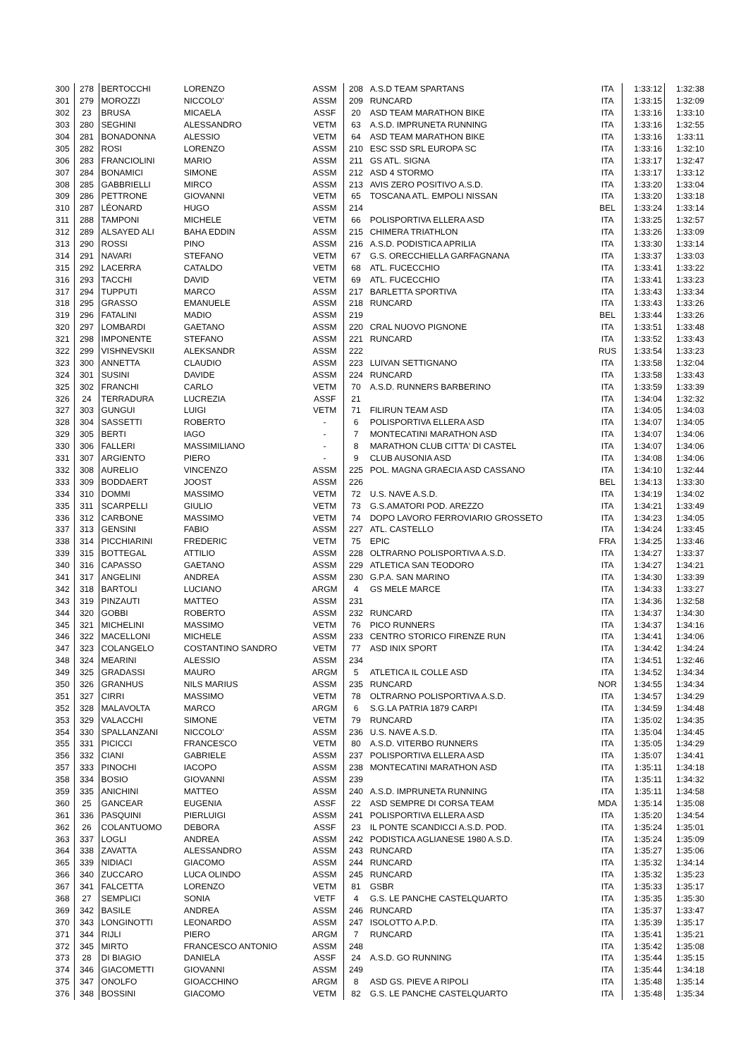| 300 | 278 | BERTOCCHI | LORENZO | ASSM | 208 | A.S.D TEAM SPARTANS | ITA | 1:33:12 | 1:32:38 |
| 301 | 279 | MOROZZI | NICCOLO' | ASSM | 209 | RUNCARD | ITA | 1:33:15 | 1:32:09 |
| 302 | 23 | BRUSA | MICAELA | ASSF | 20 | ASD TEAM MARATHON BIKE | ITA | 1:33:16 | 1:33:10 |
| 303 | 280 | SEGHINI | ALESSANDRO | VETM | 63 | A.S.D. IMPRUNETA RUNNING | ITA | 1:33:16 | 1:32:55 |
| 304 | 281 | BONADONNA | ALESSIO | VETM | 64 | ASD TEAM MARATHON BIKE | ITA | 1:33:16 | 1:33:11 |
| 305 | 282 | ROSI | LORENZO | ASSM | 210 | ESC SSD SRL EUROPA SC | ITA | 1:33:16 | 1:32:10 |
| 306 | 283 | FRANCIOLINI | MARIO | ASSM | 211 | GS ATL. SIGNA | ITA | 1:33:17 | 1:32:47 |
| 307 | 284 | BONAMICI | SIMONE | ASSM | 212 | ASD 4 STORMO | ITA | 1:33:17 | 1:33:12 |
| 308 | 285 | GABBRIELLI | MIRCO | ASSM | 213 | AVIS ZERO POSITIVO A.S.D. | ITA | 1:33:20 | 1:33:04 |
| 309 | 286 | PETTRONE | GIOVANNI | VETM | 65 | TOSCANA ATL. EMPOLI NISSAN | ITA | 1:33:20 | 1:33:18 |
| 310 | 287 | LÉONARD | HUGO | ASSM | 214 | | BEL | 1:33:24 | 1:33:14 |
| 311 | 288 | TAMPONI | MICHELE | VETM | 66 | POLISPORTIVA ELLERA ASD | ITA | 1:33:25 | 1:32:57 |
| 312 | 289 | ALSAYED ALI | BAHA EDDIN | ASSM | 215 | CHIMERA TRIATHLON | ITA | 1:33:26 | 1:33:09 |
| 313 | 290 | ROSSI | PINO | ASSM | 216 | A.S.D. PODISTICA APRILIA | ITA | 1:33:30 | 1:33:14 |
| 314 | 291 | NAVARI | STEFANO | VETM | 67 | G.S. ORECCHIELLA GARFAGNANA | ITA | 1:33:37 | 1:33:03 |
| 315 | 292 | LACERRA | CATALDO | VETM | 68 | ATL. FUCECCHIO | ITA | 1:33:41 | 1:33:22 |
| 316 | 293 | TACCHI | DAVID | VETM | 69 | ATL. FUCECCHIO | ITA | 1:33:41 | 1:33:23 |
| 317 | 294 | TUPPUTI | MARCO | ASSM | 217 | BARLETTA SPORTIVA | ITA | 1:33:43 | 1:33:34 |
| 318 | 295 | GRASSO | EMANUELE | ASSM | 218 | RUNCARD | ITA | 1:33:43 | 1:33:26 |
| 319 | 296 | FATALINI | MADIO | ASSM | 219 | | BEL | 1:33:44 | 1:33:26 |
| 320 | 297 | LOMBARDI | GAETANO | ASSM | 220 | CRAL NUOVO PIGNONE | ITA | 1:33:51 | 1:33:48 |
| 321 | 298 | IMPONENTE | STEFANO | ASSM | 221 | RUNCARD | ITA | 1:33:52 | 1:33:43 |
| 322 | 299 | VISHNEVSKII | ALEKSANDR | ASSM | 222 | | RUS | 1:33:54 | 1:33:23 |
| 323 | 300 | ANNETTA | CLAUDIO | ASSM | 223 | LUIVAN SETTIGNANO | ITA | 1:33:58 | 1:32:04 |
| 324 | 301 | SUSINI | DAVIDE | ASSM | 224 | RUNCARD | ITA | 1:33:58 | 1:33:43 |
| 325 | 302 | FRANCHI | CARLO | VETM | 70 | A.S.D. RUNNERS BARBERINO | ITA | 1:33:59 | 1:33:39 |
| 326 | 24 | TERRADURA | LUCREZIA | ASSF | 21 | | ITA | 1:34:04 | 1:32:32 |
| 327 | 303 | GUNGUI | LUIGI | VETM | 71 | FILIRUN TEAM ASD | ITA | 1:34:05 | 1:34:03 |
| 328 | 304 | SASSETTI | ROBERTO | - | 6 | POLISPORTIVA ELLERA ASD | ITA | 1:34:07 | 1:34:05 |
| 329 | 305 | BERTI | IAGO | - | 7 | MONTECATINI MARATHON ASD | ITA | 1:34:07 | 1:34:06 |
| 330 | 306 | FALLERI | MASSIMILIANO | - | 8 | MARATHON CLUB CITTA' DI CASTEL | ITA | 1:34:07 | 1:34:06 |
| 331 | 307 | ARGIENTO | PIERO | - | 9 | CLUB AUSONIA ASD | ITA | 1:34:08 | 1:34:06 |
| 332 | 308 | AURELIO | VINCENZO | ASSM | 225 | POL. MAGNA GRAECIA ASD CASSANO | ITA | 1:34:10 | 1:32:44 |
| 333 | 309 | BODDAERT | JOOST | ASSM | 226 | | BEL | 1:34:13 | 1:33:30 |
| 334 | 310 | DOMMI | MASSIMO | VETM | 72 | U.S. NAVE A.S.D. | ITA | 1:34:19 | 1:34:02 |
| 335 | 311 | SCARPELLI | GIULIO | VETM | 73 | G.S.AMATORI POD. AREZZO | ITA | 1:34:21 | 1:33:49 |
| 336 | 312 | CARBONE | MASSIMO | VETM | 74 | DOPO LAVORO FERROVIARIO GROSSETO | ITA | 1:34:23 | 1:34:05 |
| 337 | 313 | GENSINI | FABIO | ASSM | 227 | ATL. CASTELLO | ITA | 1:34:24 | 1:33:45 |
| 338 | 314 | PICCHIARINI | FREDERIC | VETM | 75 | EPIC | FRA | 1:34:25 | 1:33:46 |
| 339 | 315 | BOTTEGAL | ATTILIO | ASSM | 228 | OLTRARNO POLISPORTIVA A.S.D. | ITA | 1:34:27 | 1:33:37 |
| 340 | 316 | CAPASSO | GAETANO | ASSM | 229 | ATLETICA SAN TEODORO | ITA | 1:34:27 | 1:34:21 |
| 341 | 317 | ANGELINI | ANDREA | ASSM | 230 | G.P.A. SAN MARINO | ITA | 1:34:30 | 1:33:39 |
| 342 | 318 | BARTOLI | LUCIANO | ARGM | 4 | GS MELE MARCE | ITA | 1:34:33 | 1:33:27 |
| 343 | 319 | PINZAUTI | MATTEO | ASSM | 231 | | ITA | 1:34:36 | 1:32:58 |
| 344 | 320 | GOBBI | ROBERTO | ASSM | 232 | RUNCARD | ITA | 1:34:37 | 1:34:30 |
| 345 | 321 | MICHELINI | MASSIMO | VETM | 76 | PICO RUNNERS | ITA | 1:34:37 | 1:34:16 |
| 346 | 322 | MACELLONI | MICHELE | ASSM | 233 | CENTRO STORICO FIRENZE RUN | ITA | 1:34:41 | 1:34:06 |
| 347 | 323 | COLANGELO | COSTANTINO SANDRO | VETM | 77 | ASD INIX SPORT | ITA | 1:34:42 | 1:34:24 |
| 348 | 324 | MEARINI | ALESSIO | ASSM | 234 | | ITA | 1:34:51 | 1:32:46 |
| 349 | 325 | GRADASSI | MAURO | ARGM | 5 | ATLETICA IL COLLE ASD | ITA | 1:34:52 | 1:34:34 |
| 350 | 326 | GRANHUS | NILS MARIUS | ASSM | 235 | RUNCARD | NOR | 1:34:55 | 1:34:34 |
| 351 | 327 | CIRRI | MASSIMO | VETM | 78 | OLTRARNO POLISPORTIVA A.S.D. | ITA | 1:34:57 | 1:34:29 |
| 352 | 328 | MALAVOLTA | MARCO | ARGM | 6 | S.G.LA PATRIA 1879 CARPI | ITA | 1:34:59 | 1:34:48 |
| 353 | 329 | VALACCHI | SIMONE | VETM | 79 | RUNCARD | ITA | 1:35:02 | 1:34:35 |
| 354 | 330 | SPALLANZANI | NICCOLO' | ASSM | 236 | U.S. NAVE A.S.D. | ITA | 1:35:04 | 1:34:45 |
| 355 | 331 | PICICCI | FRANCESCO | VETM | 80 | A.S.D. VITERBO RUNNERS | ITA | 1:35:05 | 1:34:29 |
| 356 | 332 | CIANI | GABRIELE | ASSM | 237 | POLISPORTIVA ELLERA ASD | ITA | 1:35:07 | 1:34:41 |
| 357 | 333 | PINOCHI | IACOPO | ASSM | 238 | MONTECATINI MARATHON ASD | ITA | 1:35:11 | 1:34:18 |
| 358 | 334 | BOSIO | GIOVANNI | ASSM | 239 | | ITA | 1:35:11 | 1:34:32 |
| 359 | 335 | ANICHINI | MATTEO | ASSM | 240 | A.S.D. IMPRUNETA RUNNING | ITA | 1:35:11 | 1:34:58 |
| 360 | 25 | GANCEAR | EUGENIA | ASSF | 22 | ASD SEMPRE DI CORSA TEAM | MDA | 1:35:14 | 1:35:08 |
| 361 | 336 | PASQUINI | PIERLUIGI | ASSM | 241 | POLISPORTIVA ELLERA ASD | ITA | 1:35:20 | 1:34:54 |
| 362 | 26 | COLANTUOMO | DEBORA | ASSF | 23 | IL PONTE SCANDICCI A.S.D. POD. | ITA | 1:35:24 | 1:35:01 |
| 363 | 337 | LOGLI | ANDREA | ASSM | 242 | PODISTICA AGLIANESE 1980 A.S.D. | ITA | 1:35:24 | 1:35:09 |
| 364 | 338 | ZAVATTA | ALESSANDRO | ASSM | 243 | RUNCARD | ITA | 1:35:27 | 1:35:06 |
| 365 | 339 | NIDIACI | GIACOMO | ASSM | 244 | RUNCARD | ITA | 1:35:32 | 1:34:14 |
| 366 | 340 | ZUCCARO | LUCA OLINDO | ASSM | 245 | RUNCARD | ITA | 1:35:32 | 1:35:23 |
| 367 | 341 | FALCETTA | LORENZO | VETM | 81 | GSBR | ITA | 1:35:33 | 1:35:17 |
| 368 | 27 | SEMPLICI | SONIA | VETF | 4 | G.S. LE PANCHE CASTELQUARTO | ITA | 1:35:35 | 1:35:30 |
| 369 | 342 | BASILE | ANDREA | ASSM | 246 | RUNCARD | ITA | 1:35:37 | 1:33:47 |
| 370 | 343 | LONGINOTTI | LEONARDO | ASSM | 247 | ISOLOTTO A.P.D. | ITA | 1:35:39 | 1:35:17 |
| 371 | 344 | RIJLI | PIERO | ARGM | 7 | RUNCARD | ITA | 1:35:41 | 1:35:21 |
| 372 | 345 | MIRTO | FRANCESCO ANTONIO | ASSM | 248 | | ITA | 1:35:42 | 1:35:08 |
| 373 | 28 | DI BIAGIO | DANIELA | ASSF | 24 | A.S.D. GO RUNNING | ITA | 1:35:44 | 1:35:15 |
| 374 | 346 | GIACOMETTI | GIOVANNI | ASSM | 249 | | ITA | 1:35:44 | 1:34:18 |
| 375 | 347 | ONOLFO | GIOACCHINO | ARGM | 8 | ASD GS. PIEVE A RIPOLI | ITA | 1:35:48 | 1:35:14 |
| 376 | 348 | BOSSINI | GIACOMO | VETM | 82 | G.S. LE PANCHE CASTELQUARTO | ITA | 1:35:48 | 1:35:34 |